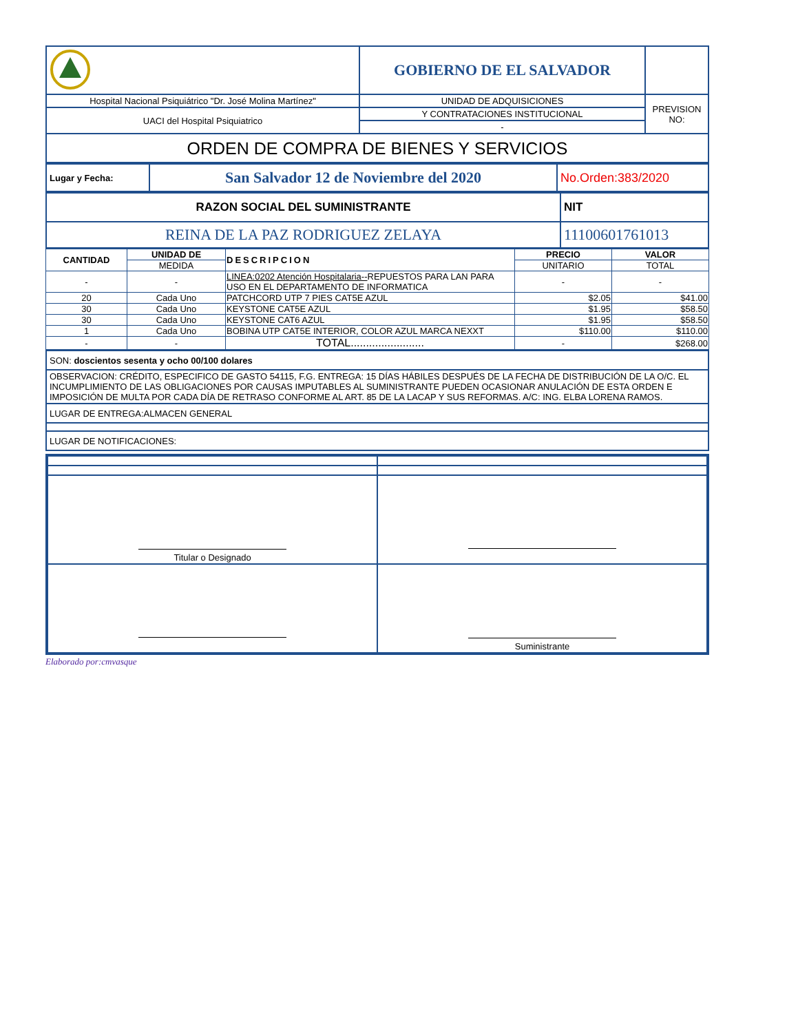| | GOBIERNO DE EL SALVADOR | |
| Hospital Nacional Psiquiátrico "Dr. José Molina Martínez" | UNIDAD DE ADQUISICIONES | PREVISION NO: |
| UACI del Hospital Psiquiatrico | Y CONTRATACIONES INSTITUCIONAL | |
| | - | |
| ORDEN DE COMPRA DE BIENES Y SERVICIOS | | |
| Lugar y Fecha: | San Salvador 12 de Noviembre del 2020 | No.Orden:383/2020 |
| RAZON SOCIAL DEL SUMINISTRANTE | NIT |
| REINA DE LA PAZ RODRIGUEZ ZELAYA | 11100601761013 |
| CANTIDAD | UNIDAD DE | DESCRIPCION | PRECIO | VALOR |
| --- | --- | --- | --- | --- |
| | MEDIDA | | UNITARIO | TOTAL |
| - | - | LINEA:0202 Atención Hospitalaria-- REPUESTOS PARA LAN PARA USO EN EL DEPARTAMENTO DE INFORMATICA | - | - |
| 20 | Cada Uno | PATCHCORD UTP 7 PIES CAT5E AZUL | $2.05 | $41.00 |
| 30 | Cada Uno | KEYSTONE CAT5E AZUL | $1.95 | $58.50 |
| 30 | Cada Uno | KEYSTONE CAT6 AZUL | $1.95 | $58.50 |
| 1 | Cada Uno | BOBINA UTP CAT5E INTERIOR, COLOR AZUL MARCA NEXXT | $110.00 | $110.00 |
| - | - | TOTAL........................ | - | $268.00 |
| SON: doscientos sesenta y ocho 00/100 dolares |
| OBSERVACION: CRÉDITO, ESPECIFICO DE GASTO 54115, F.G. ENTREGA: 15 DÍAS HÁBILES DESPUÉS DE LA FECHA DE DISTRIBUCIÓN DE LA O/C. EL INCUMPLIMIENTO DE LAS OBLIGACIONES POR CAUSAS IMPUTABLES AL SUMINISTRANTE PUEDEN OCASIONAR ANULACIÓN DE ESTA ORDEN E IMPOSICIÓN DE MULTA POR CADA DÍA DE RETRASO CONFORME AL ART. 85 DE LA LACAP Y SUS REFORMAS. A/C: ING. ELBA LORENA RAMOS. |
| LUGAR DE ENTREGA:ALMACEN GENERAL |
| LUGAR DE NOTIFICACIONES: |
| Titular o Designado | |
| | Suministrante |
Elaborado por:cmvasque